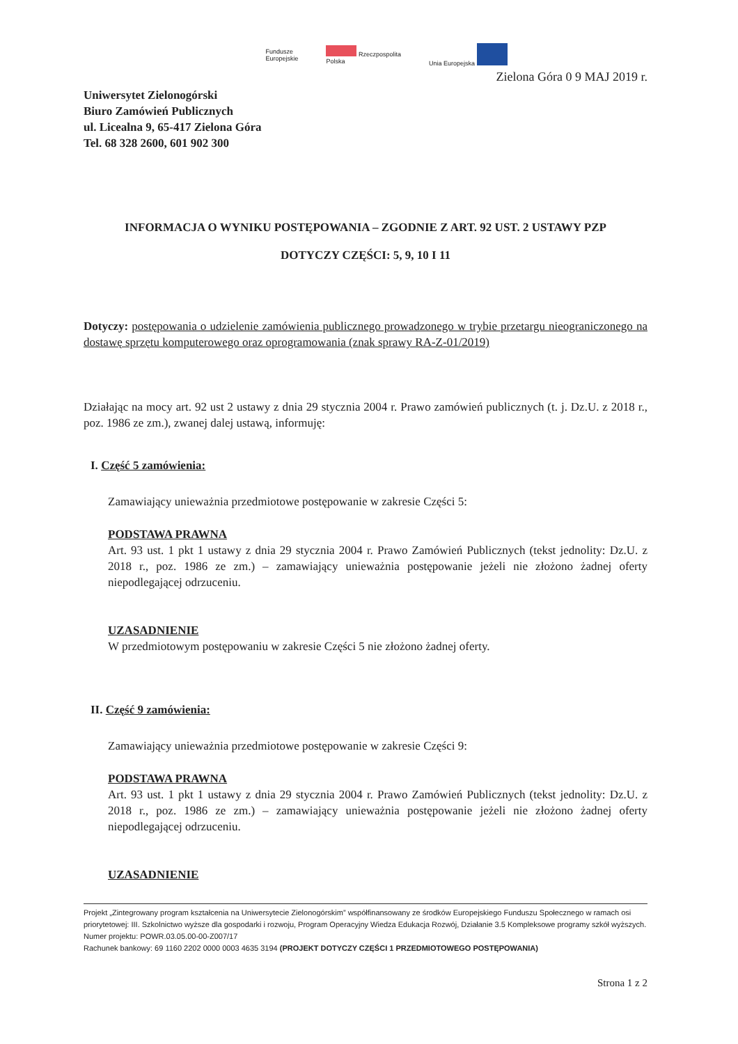Fundusze
Europejskie Rzeczpospolita
Polska Unia Europejska
Zielona Góra 0 9 MAJ 2019 r.
Uniwersytet Zielonogórski
Biuro Zamówień Publicznych
ul. Licealna 9, 65-417 Zielona Góra
Tel. 68 328 2600, 601 902 300
INFORMACJA O WYNIKU POSTĘPOWANIA – ZGODNIE Z ART. 92 UST. 2 USTAWY PZP
DOTYCZY CZĘŚCI: 5, 9, 10 I 11
Dotyczy: postępowania o udzielenie zamówienia publicznego prowadzonego w trybie przetargu nieograniczonego na dostawę sprzętu komputerowego oraz oprogramowania (znak sprawy RA-Z-01/2019)
Działając na mocy art. 92 ust 2 ustawy z dnia 29 stycznia 2004 r. Prawo zamówień publicznych (t. j. Dz.U. z 2018 r., poz. 1986 ze zm.), zwanej dalej ustawą, informuję:
I. Część 5 zamówienia:
Zamawiający unieważnia przedmiotowe postępowanie w zakresie Części 5:
PODSTAWA PRAWNA
Art. 93 ust. 1 pkt 1 ustawy z dnia 29 stycznia 2004 r. Prawo Zamówień Publicznych (tekst jednolity: Dz.U. z 2018 r., poz. 1986 ze zm.) – zamawiający unieważnia postępowanie jeżeli nie złożono żadnej oferty niepodlegającej odrzuceniu.
UZASADNIENIE
W przedmiotowym postępowaniu w zakresie Części 5 nie złożono żadnej oferty.
II. Część 9 zamówienia:
Zamawiający unieważnia przedmiotowe postępowanie w zakresie Części 9:
PODSTAWA PRAWNA
Art. 93 ust. 1 pkt 1 ustawy z dnia 29 stycznia 2004 r. Prawo Zamówień Publicznych (tekst jednolity: Dz.U. z 2018 r., poz. 1986 ze zm.) – zamawiający unieważnia postępowanie jeżeli nie złożono żadnej oferty niepodlegającej odrzuceniu.
UZASADNIENIE
Projekt „Zintegrowany program kształcenia na Uniwersytecie Zielonogórskim” współfinansowany ze środków Europejskiego Funduszu Społecznego w ramach osi priorytetowej: III. Szkolnictwo wyższe dla gospodarki i rozwoju, Program Operacyjny Wiedza Edukacja Rozwój, Działanie 3.5 Kompleksowe programy szkół wyższych. Numer projektu: POWR.03.05.00-00-Z007/17
Rachunek bankowy: 69 1160 2202 0000 0003 4635 3194 (PROJEKT DOTYCZY CZĘŚCI 1 PRZEDMIOTOWEGO POSTĘPOWANIA)
Strona 1 z 2